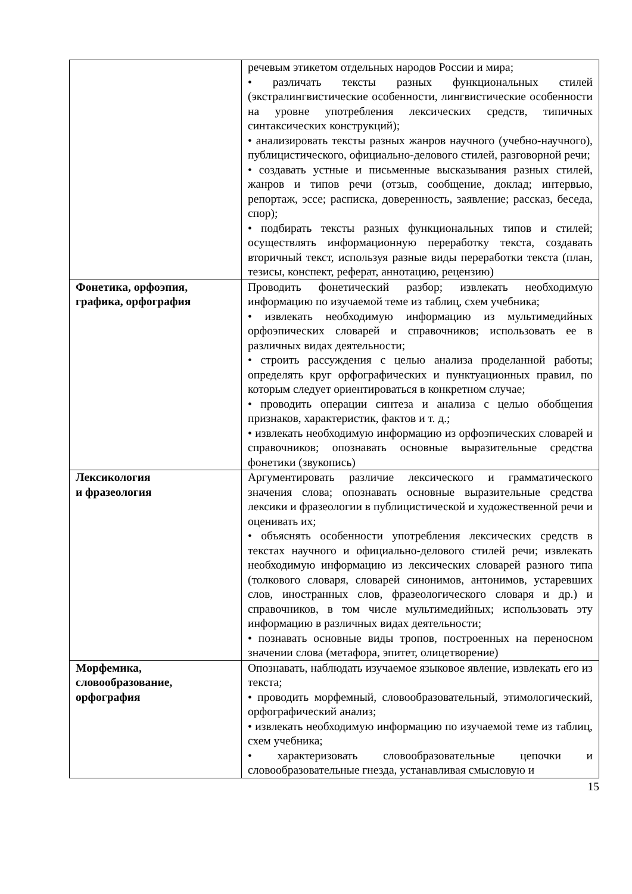| | речевым этикетом отдельных народов России и мира; • различать тексты разных функциональных стилей (экстралингвистические особенности, лингвистические особенности на уровне употребления лексических средств, типичных синтаксических конструкций); • анализировать тексты разных жанров научного (учебно-научного), публицистического, официально-делового стилей, разговорной речи; • создавать устные и письменные высказывания разных стилей, жанров и типов речи (отзыв, сообщение, доклад; интервью, репортаж, эссе; расписка, доверенность, заявление; рассказ, беседа, спор); • подбирать тексты разных функциональных типов и стилей; осуществлять информационную переработку текста, создавать вторичный текст, используя разные виды переработки текста (план, тезисы, конспект, реферат, аннотацию, рецензию) |
| Фонетика, орфоэпия, графика, орфография | Проводить фонетический разбор; извлекать необходимую информацию по изучаемой теме из таблиц, схем учебника; • извлекать необходимую информацию из мультимедийных орфоэпических словарей и справочников; использовать ее в различных видах деятельности; • строить рассуждения с целью анализа проделанной работы; определять круг орфографических и пунктуационных правил, по которым следует ориентироваться в конкретном случае; • проводить операции синтеза и анализа с целью обобщения признаков, характеристик, фактов и т. д.; • извлекать необходимую информацию из орфоэпических словарей и справочников; опознавать основные выразительные средства фонетики (звукопись) |
| Лексикология и фразеология | Аргументировать различие лексического и грамматического значения слова; опознавать основные выразительные средства лексики и фразеологии в публицистической и художественной речи и оценивать их; • объяснять особенности употребления лексических средств в текстах научного и официально-делового стилей речи; извлекать необходимую информацию из лексических словарей разного типа (толкового словаря, словарей синонимов, антонимов, устаревших слов, иностранных слов, фразеологического словаря и др.) и справочников, в том числе мультимедийных; использовать эту информацию в различных видах деятельности; • познавать основные виды тропов, построенных на переносном значении слова (метафора, эпитет, олицетворение) |
| Морфемика, словообразование, орфография | Опознавать, наблюдать изучаемое языковое явление, извлекать его из текста; • проводить морфемный, словообразовательный, этимологический, орфографический анализ; • извлекать необходимую информацию по изучаемой теме из таблиц, схем учебника; • характеризовать словообразовательные цепочки и словообразовательные гнезда, устанавливая смысловую и |
15